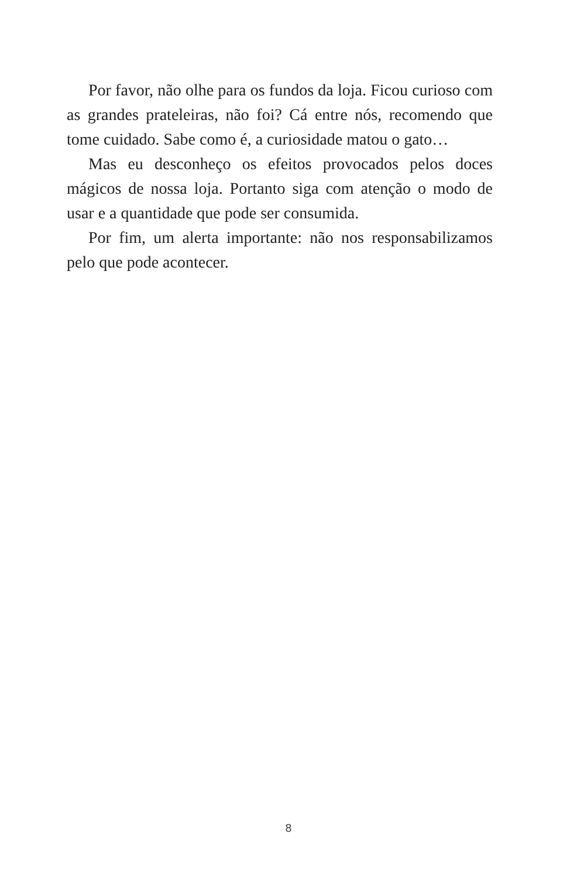Por favor, não olhe para os fundos da loja. Ficou curioso com as grandes prateleiras, não foi? Cá entre nós, recomendo que tome cuidado. Sabe como é, a curiosidade matou o gato…
Mas eu desconheço os efeitos provocados pelos doces mágicos de nossa loja. Portanto siga com atenção o modo de usar e a quantidade que pode ser consumida.
Por fim, um alerta importante: não nos responsabilizamos pelo que pode acontecer.
8